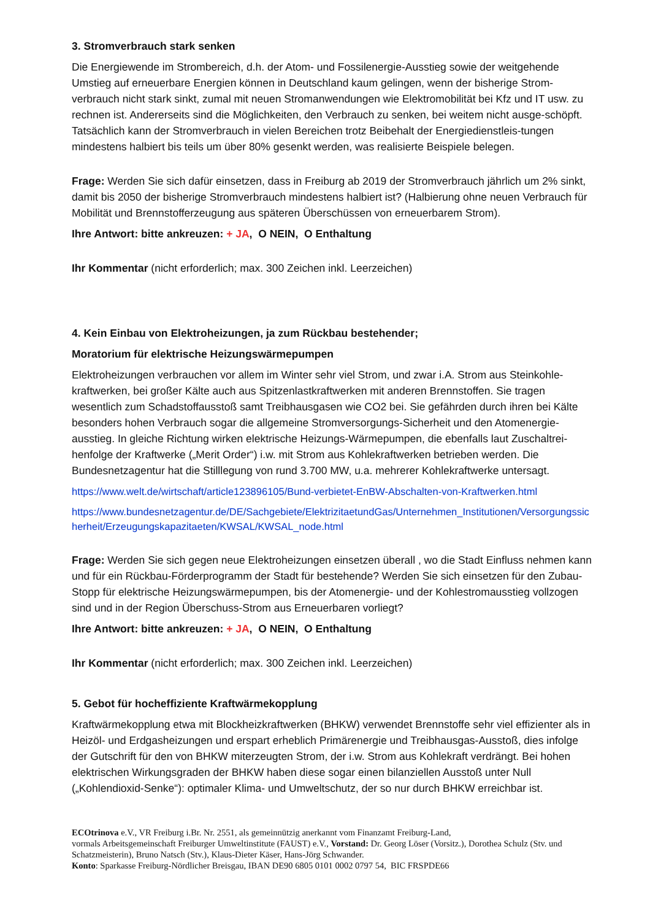3. Stromverbrauch stark senken
Die Energiewende im Strombereich, d.h. der Atom- und Fossilenergie-Ausstieg sowie der weitgehende Umstieg auf erneuerbare Energien können in Deutschland kaum gelingen, wenn der bisherige Strom-verbrauch nicht stark sinkt, zumal mit neuen Stromanwendungen wie Elektromobilität bei Kfz und IT usw. zu rechnen ist. Andererseits sind die Möglichkeiten, den Verbrauch zu senken, bei weitem nicht ausge-schöpft. Tatsächlich kann der Stromverbrauch in vielen Bereichen trotz Beibehalt der Energiedienstleis-tungen mindestens halbiert bis teils um über 80% gesenkt werden, was realisierte Beispiele belegen.
Frage: Werden Sie sich dafür einsetzen, dass in Freiburg ab 2019 der Stromverbrauch jährlich um 2% sinkt, damit bis 2050 der bisherige Stromverbrauch mindestens halbiert ist? (Halbierung ohne neuen Verbrauch für Mobilität und Brennstofferzeugung aus späteren Überschüssen von erneuerbarem Strom).
Ihre Antwort: bitte ankreuzen: + JA, O NEIN, O Enthaltung
Ihr Kommentar (nicht erforderlich; max. 300 Zeichen inkl. Leerzeichen)
4. Kein Einbau von Elektroheizungen, ja zum Rückbau bestehender;
Moratorium für elektrische Heizungswärmepumpen
Elektroheizungen verbrauchen vor allem im Winter sehr viel Strom, und zwar i.A. Strom aus Steinkohle-kraftwerken, bei großer Kälte auch aus Spitzenlastkraftwerken mit anderen Brennstoffen. Sie tragen wesentlich zum Schadstoffausstoß samt Treibhausgasen wie CO2 bei. Sie gefährden durch ihren bei Kälte besonders hohen Verbrauch sogar die allgemeine Stromversorgungs-Sicherheit und den Atomenergie-ausstieg. In gleiche Richtung wirken elektrische Heizungs-Wärmepumpen, die ebenfalls laut Zuschaltrei-henfolge der Kraftwerke („Merit Order“) i.w. mit Strom aus Kohlekraftwerken betrieben werden. Die Bundesnetzagentur hat die Stilllegung von rund 3.700 MW, u.a. mehrerer Kohlekraftwerke untersagt.
https://www.welt.de/wirtschaft/article123896105/Bund-verbietet-EnBW-Abschalten-von-Kraftwerken.html
https://www.bundesnetzagentur.de/DE/Sachgebiete/ElektrizitaetundGas/Unternehmen_Institutionen/Versorgungssicherheit/Erzeugungskapazitaeten/KWSAL/KWSAL_node.html
Frage: Werden Sie sich gegen neue Elektroheizungen einsetzen überall , wo die Stadt Einfluss nehmen kann und für ein Rückbau-Förderprogramm der Stadt für bestehende? Werden Sie sich einsetzen für den Zubau-Stopp für elektrische Heizungswärmepumpen, bis der Atomenergie- und der Kohlestromausstieg vollzogen sind und in der Region Überschuss-Strom aus Erneuerbaren vorliegt?
Ihre Antwort: bitte ankreuzen: + JA, O NEIN, O Enthaltung
Ihr Kommentar (nicht erforderlich; max. 300 Zeichen inkl. Leerzeichen)
5. Gebot für hocheffiziente Kraftwärmekopplung
Kraftwärmekopplung etwa mit Blockheizkraftwerken (BHKW) verwendet Brennstoffe sehr viel effizienter als in Heizöl- und Erdgasheizungen und erspart erheblich Primärenergie und Treibhausgas-Ausstoß, dies infolge der Gutschrift für den von BHKW miterzeugten Strom, der i.w. Strom aus Kohlekraft verdrängt. Bei hohen elektrischen Wirkungsgraden der BHKW haben diese sogar einen bilanziellen Ausstoß unter Null („Kohlendioxid-Senke“): optimaler Klima- und Umweltschutz, der so nur durch BHKW erreichbar ist.
ECOtrinova e.V., VR Freiburg i.Br. Nr. 2551, als gemeinnützig anerkannt vom Finanzamt Freiburg-Land,
vormals Arbeitsgemeinschaft Freiburger Umweltinstitute (FAUST) e.V., Vorstand: Dr. Georg Löser (Vorsitz.), Dorothea Schulz (Stv. und Schatzmeisterin), Bruno Natsch (Stv.), Klaus-Dieter Käser, Hans-Jörg Schwander.
Konto: Sparkasse Freiburg-Nördlicher Breisgau, IBAN DE90 6805 0101 0002 0797 54, BIC FRSPDE66